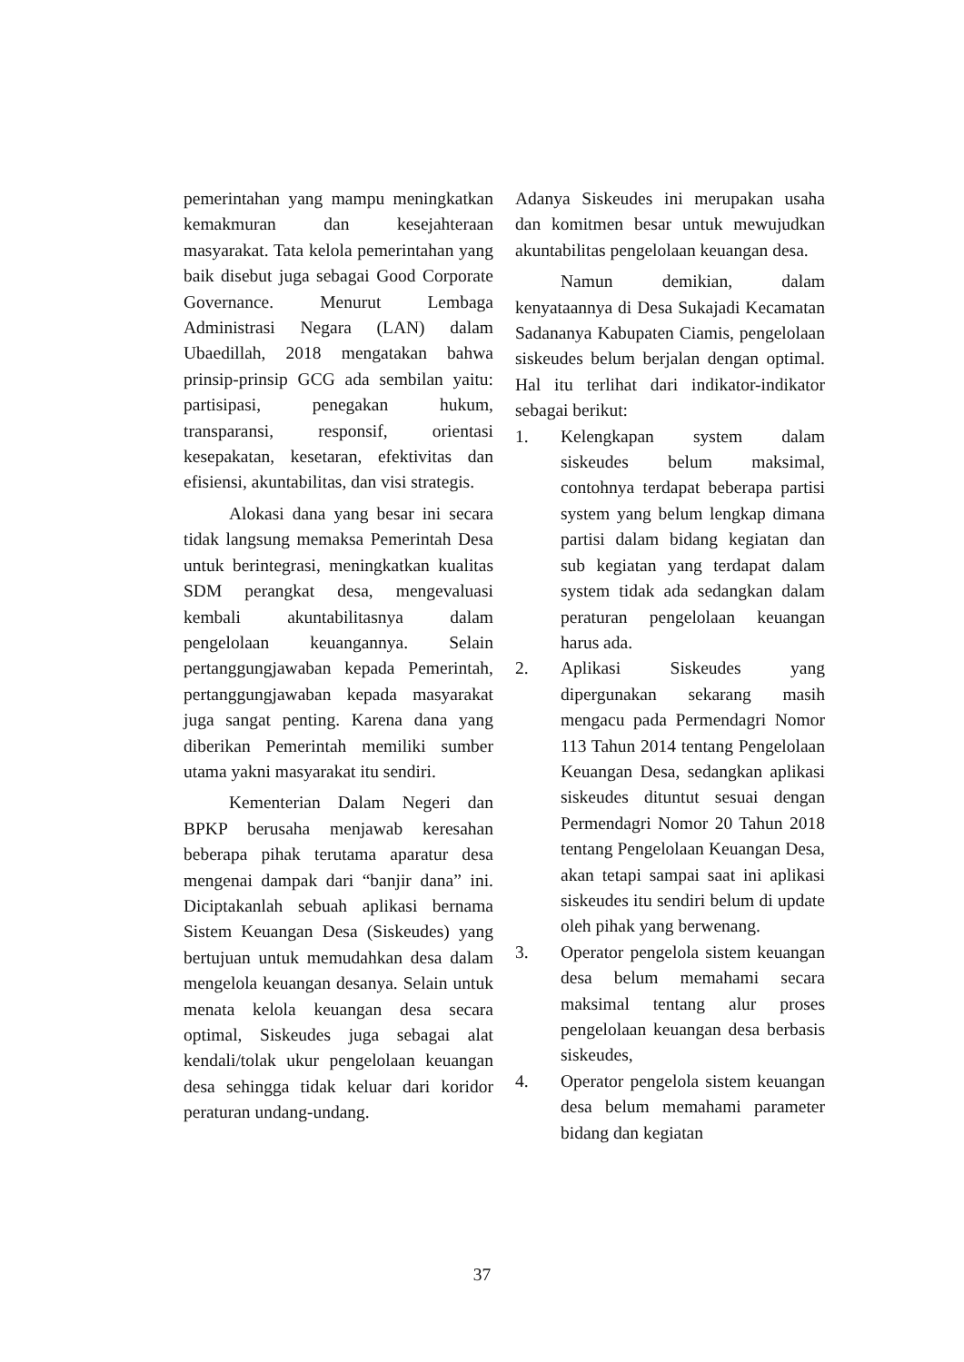pemerintahan yang mampu meningkatkan kemakmuran dan kesejahteraan masyarakat. Tata kelola pemerintahan yang baik disebut juga sebagai Good Corporate Governance. Menurut Lembaga Administrasi Negara (LAN) dalam Ubaedillah, 2018 mengatakan bahwa prinsip-prinsip GCG ada sembilan yaitu: partisipasi, penegakan hukum, transparansi, responsif, orientasi kesepakatan, kesetaran, efektivitas dan efisiensi, akuntabilitas, dan visi strategis.
Alokasi dana yang besar ini secara tidak langsung memaksa Pemerintah Desa untuk berintegrasi, meningkatkan kualitas SDM perangkat desa, mengevaluasi kembali akuntabilitasnya dalam pengelolaan keuangannya. Selain pertanggungjawaban kepada Pemerintah, pertanggungjawaban kepada masyarakat juga sangat penting. Karena dana yang diberikan Pemerintah memiliki sumber utama yakni masyarakat itu sendiri.
Kementerian Dalam Negeri dan BPKP berusaha menjawab keresahan beberapa pihak terutama aparatur desa mengenai dampak dari “banjir dana” ini. Diciptakanlah sebuah aplikasi bernama Sistem Keuangan Desa (Siskeudes) yang bertujuan untuk memudahkan desa dalam mengelola keuangan desanya. Selain untuk menata kelola keuangan desa secara optimal, Siskeudes juga sebagai alat kendali/tolak ukur pengelolaan keuangan desa sehingga tidak keluar dari koridor peraturan undang-undang.
Adanya Siskeudes ini merupakan usaha dan komitmen besar untuk mewujudkan akuntabilitas pengelolaan keuangan desa.
Namun demikian, dalam kenyataannya di Desa Sukajadi Kecamatan Sadananya Kabupaten Ciamis, pengelolaan siskeudes belum berjalan dengan optimal. Hal itu terlihat dari indikator-indikator sebagai berikut:
1. Kelengkapan system dalam siskeudes belum maksimal, contohnya terdapat beberapa partisi system yang belum lengkap dimana partisi dalam bidang kegiatan dan sub kegiatan yang terdapat dalam system tidak ada sedangkan dalam peraturan pengelolaan keuangan harus ada.
2. Aplikasi Siskeudes yang dipergunakan sekarang masih mengacu pada Permendagri Nomor 113 Tahun 2014 tentang Pengelolaan Keuangan Desa, sedangkan aplikasi siskeudes dituntut sesuai dengan Permendagri Nomor 20 Tahun 2018 tentang Pengelolaan Keuangan Desa, akan tetapi sampai saat ini aplikasi siskeudes itu sendiri belum di update oleh pihak yang berwenang.
3. Operator pengelola sistem keuangan desa belum memahami secara maksimal tentang alur proses pengelolaan keuangan desa berbasis siskeudes,
4. Operator pengelola sistem keuangan desa belum memahami parameter bidang dan kegiatan
37